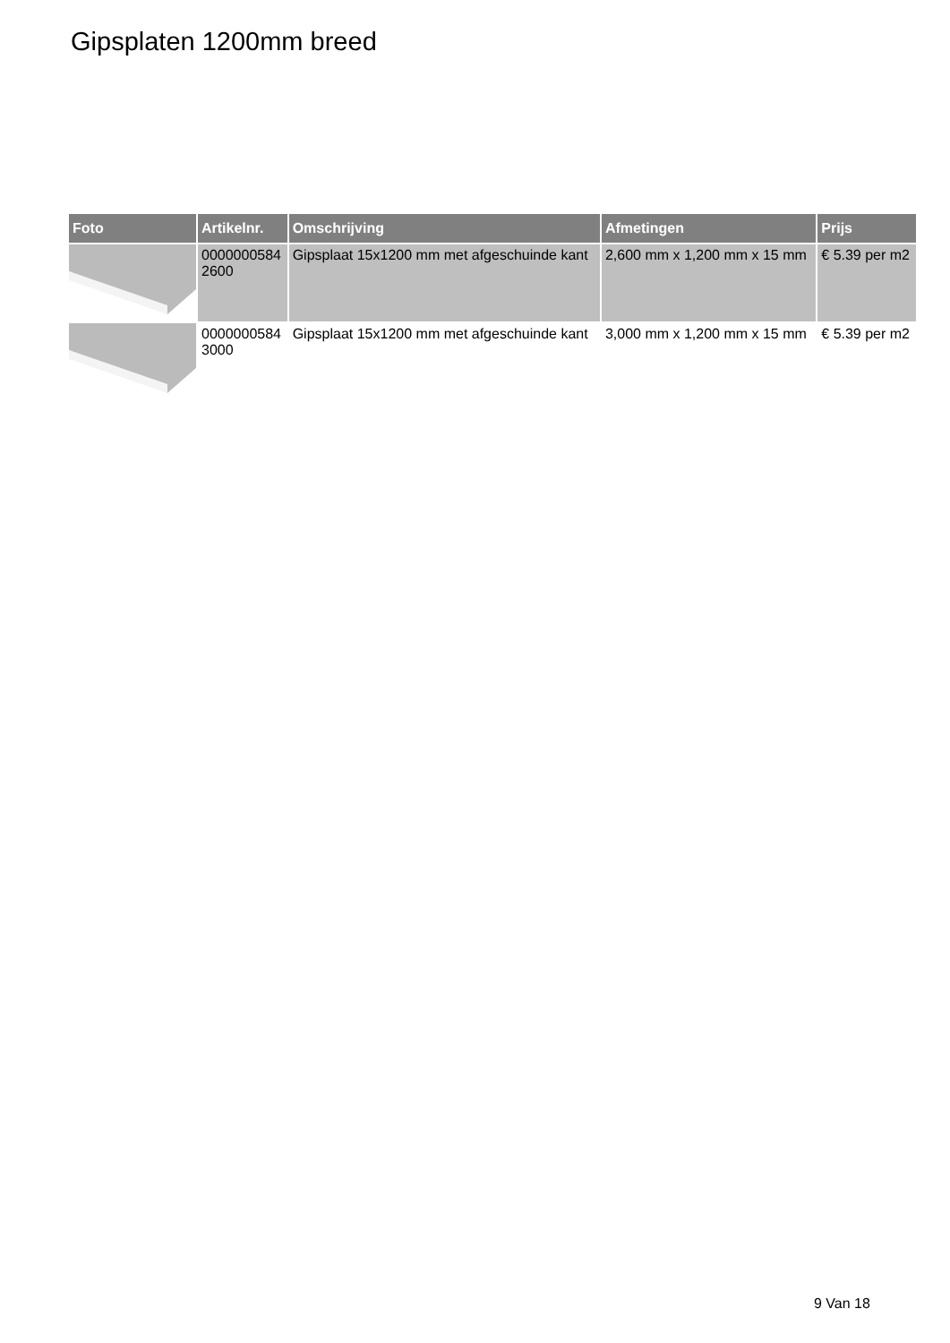Gipsplaten 1200mm breed
| Foto | Artikelnr. | Omschrijving | Afmetingen | Prijs |
| --- | --- | --- | --- | --- |
| | 0000000584 2600 | Gipsplaat 15x1200 mm met afgeschuinde kant | 2,600 mm x 1,200 mm x 15 mm | € 5.39 per m2 |
| | 0000000584 3000 | Gipsplaat 15x1200 mm met afgeschuinde kant | 3,000 mm x 1,200 mm x 15 mm | € 5.39 per m2 |
9 Van 18